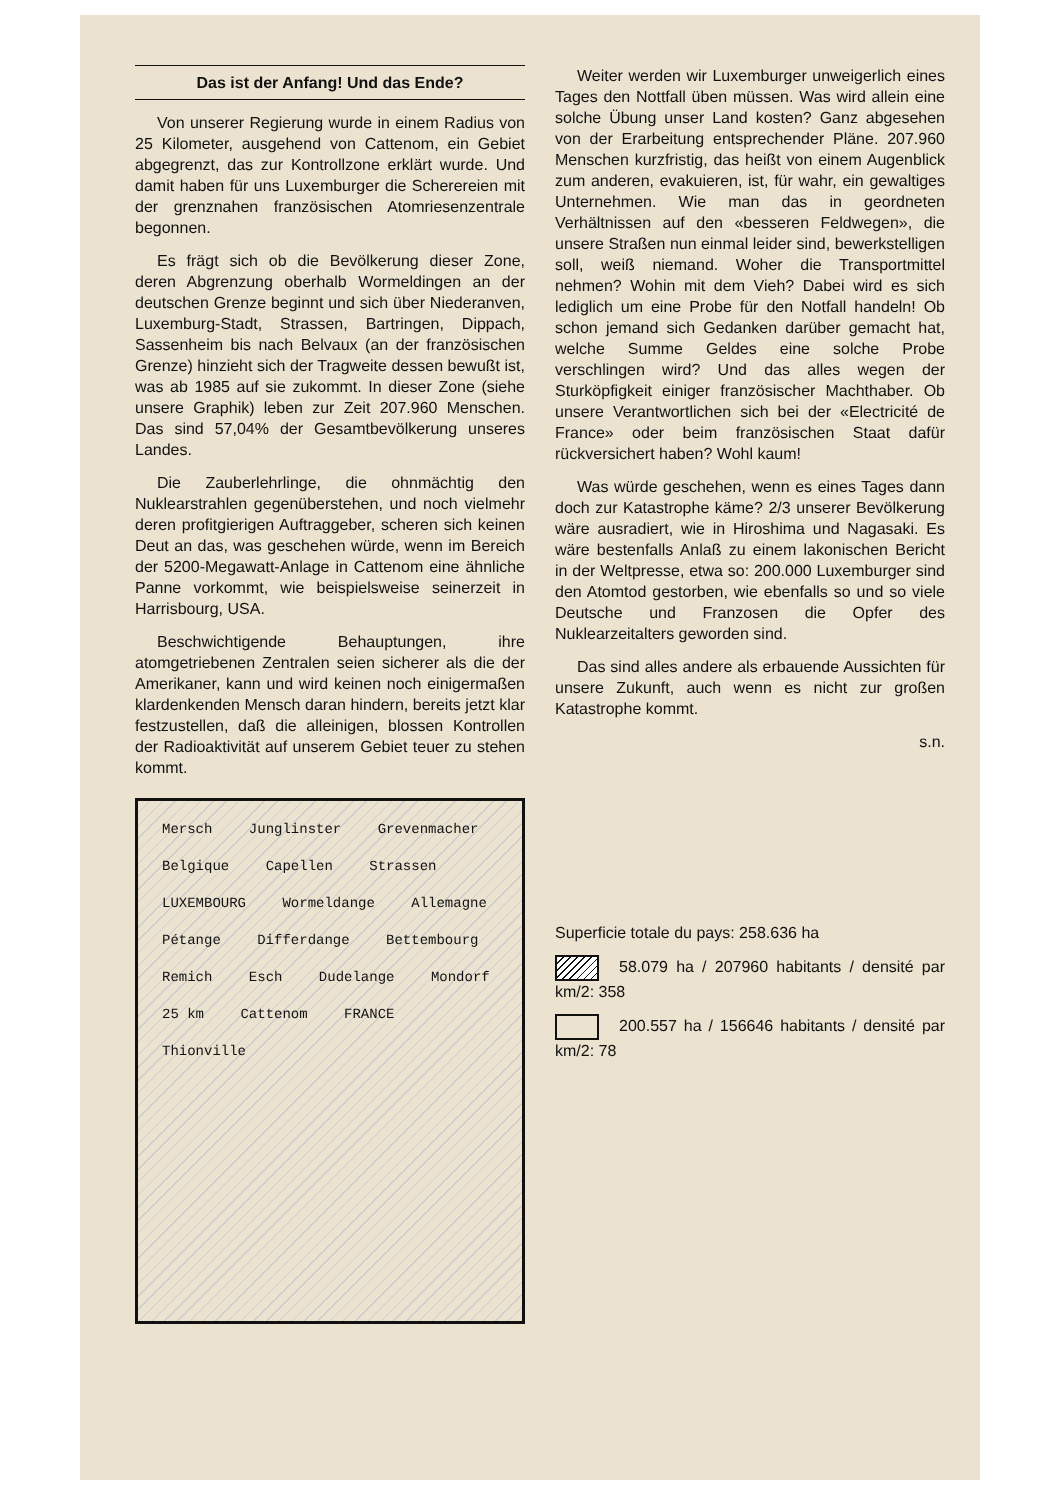Das ist der Anfang! Und das Ende?
Von unserer Regierung wurde in einem Radius von 25 Kilometer, ausgehend von Cattenom, ein Gebiet abgegrenzt, das zur Kontrollzone erklärt wurde. Und damit haben für uns Luxemburger die Scherereien mit der grenznahen französischen Atomriesenzentrale begonnen.
Es frägt sich ob die Bevölkerung dieser Zone, deren Abgrenzung oberhalb Wormeldingen an der deutschen Grenze beginnt und sich über Niederanven, Luxemburg-Stadt, Strassen, Bartringen, Dippach, Sassenheim bis nach Belvaux (an der französischen Grenze) hinzieht sich der Tragweite dessen bewußt ist, was ab 1985 auf sie zukommt. In dieser Zone (siehe unsere Graphik) leben zur Zeit 207.960 Menschen. Das sind 57,04% der Gesamtbevölkerung unseres Landes.
Die Zauberlehrlinge, die ohnmächtig den Nuklearstrahlen gegenüberstehen, und noch vielmehr deren profitgierigen Auftraggeber, scheren sich keinen Deut an das, was geschehen würde, wenn im Bereich der 5200-Megawatt-Anlage in Cattenom eine ähnliche Panne vorkommt, wie beispielsweise seinerzeit in Harrisbourg, USA.
Beschwichtigende Behauptungen, ihre atomgetriebenen Zentralen seien sicherer als die der Amerikaner, kann und wird keinen noch einigermaßen klardenkenden Mensch daran hindern, bereits jetzt klar festzustellen, daß die alleinigen, blossen Kontrollen der Radioaktivität auf unserem Gebiet teuer zu stehen kommt.
Mersch Junglinster Grevenmacher Belgique Capellen Strassen LUXEMBOURG Wormeldange Allemagne Pétange Differdange Bettembourg Remich Esch Dudelange Mondorf 25 km Cattenom FRANCE Thionville
Weiter werden wir Luxemburger unweigerlich eines Tages den Nottfall üben müssen. Was wird allein eine solche Übung unser Land kosten? Ganz abgesehen von der Erarbeitung entsprechender Pläne. 207.960 Menschen kurzfristig, das heißt von einem Augenblick zum anderen, evakuieren, ist, für wahr, ein gewaltiges Unternehmen. Wie man das in geordneten Verhältnissen auf den «besseren Feldwegen», die unsere Straßen nun einmal leider sind, bewerkstelligen soll, weiß niemand. Woher die Transportmittel nehmen? Wohin mit dem Vieh? Dabei wird es sich lediglich um eine Probe für den Notfall handeln! Ob schon jemand sich Gedanken darüber gemacht hat, welche Summe Geldes eine solche Probe verschlingen wird? Und das alles wegen der Sturköpfigkeit einiger französischer Machthaber. Ob unsere Verantwortlichen sich bei der «Electricité de France» oder beim französischen Staat dafür rückversichert haben? Wohl kaum!
Was würde geschehen, wenn es eines Tages dann doch zur Katastrophe käme? 2/3 unserer Bevölkerung wäre ausradiert, wie in Hiroshima und Nagasaki. Es wäre bestenfalls Anlaß zu einem lakonischen Bericht in der Weltpresse, etwa so: 200.000 Luxemburger sind den Atomtod gestorben, wie ebenfalls so und so viele Deutsche und Franzosen die Opfer des Nuklearzeitalters geworden sind.
Das sind alles andere als erbauende Aussichten für unsere Zukunft, auch wenn es nicht zur großen Katastrophe kommt.
s.n.
Superficie totale du pays: 258.636 ha
58.079 ha / 207960 habitants / densité par km/2: 358
200.557 ha / 156646 habitants / densité par km/2: 78